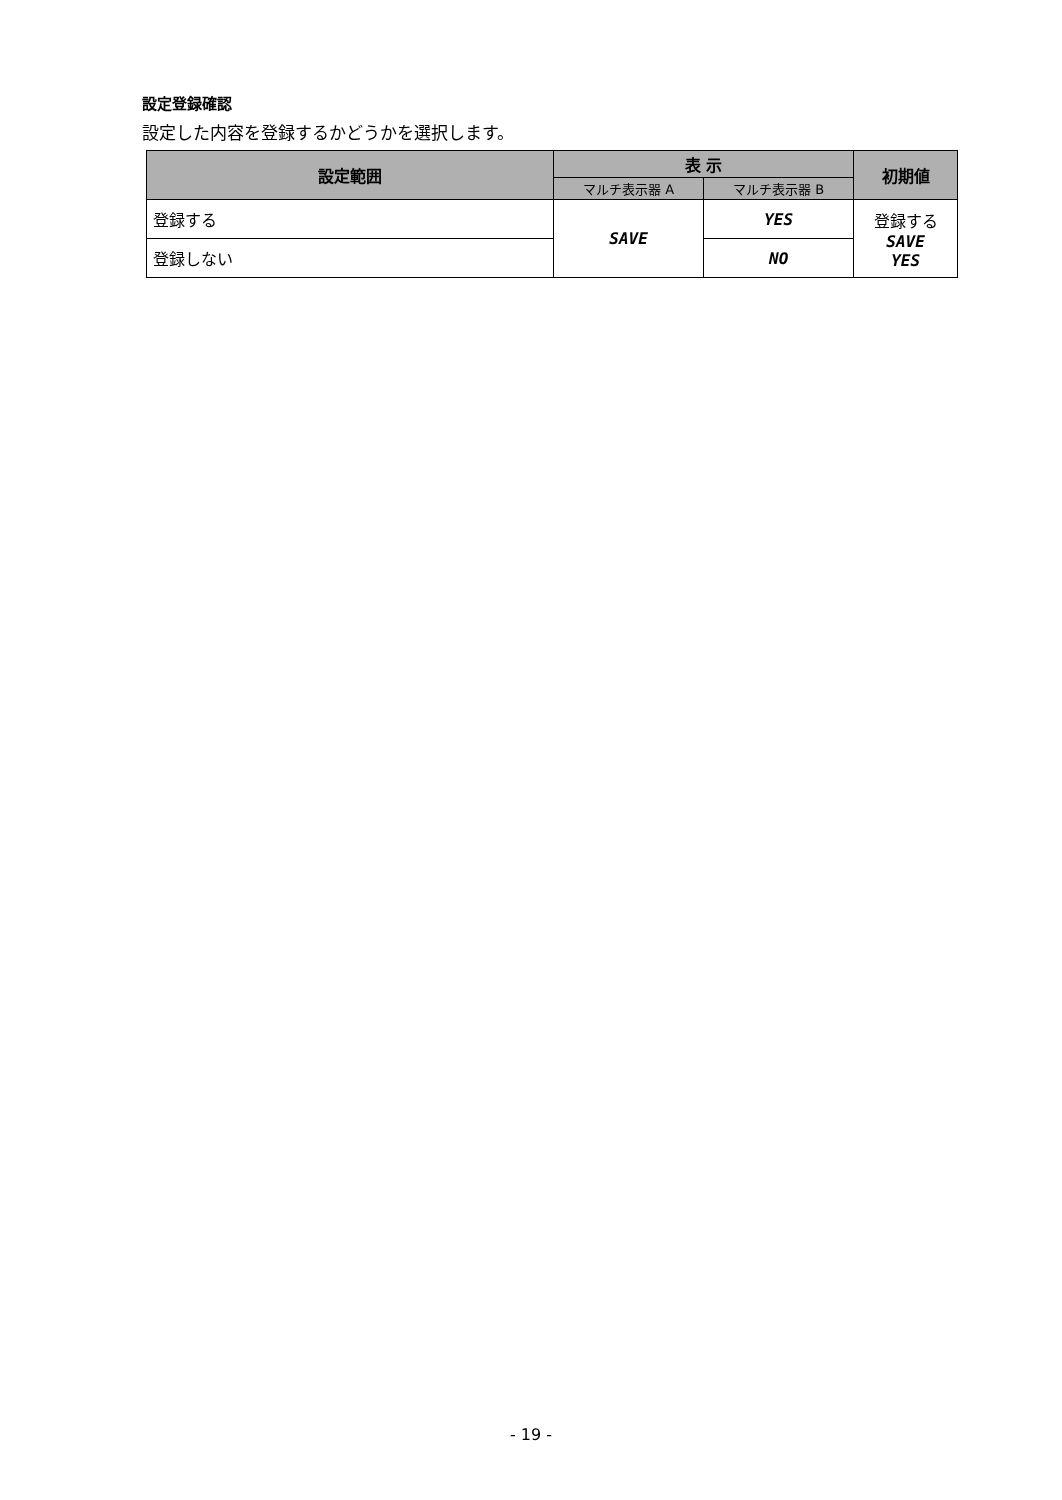設定登録確認
設定した内容を登録するかどうかを選択します。
| 設定範囲 | 表 示 | | 初期値 |
| --- | --- | --- | --- |
| | マルチ表示器 A | マルチ表示器 B | |
| 登録する | SAVE | YES | 登録する SAVE YES |
| 登録しない | | NO | |
- 19 -